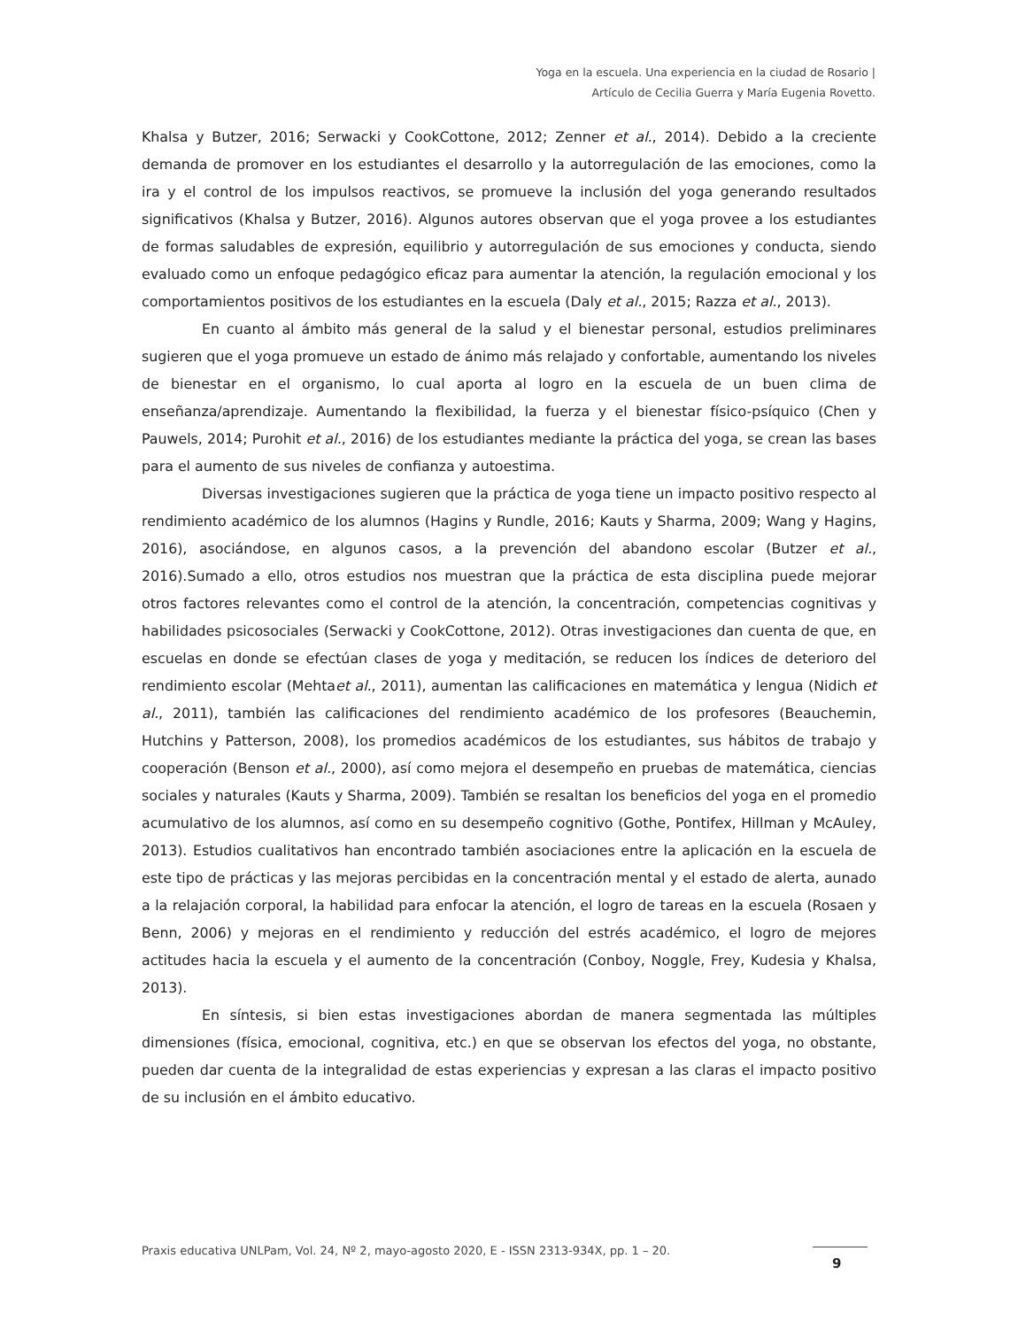Yoga en la escuela. Una experiencia en la ciudad de Rosario |
Artículo de Cecilia Guerra y María Eugenia Rovetto.
Khalsa y Butzer, 2016; Serwacki y CookCottone, 2012; Zenner et al., 2014). Debido a la creciente demanda de promover en los estudiantes el desarrollo y la autorregulación de las emociones, como la ira y el control de los impulsos reactivos, se promueve la inclusión del yoga generando resultados significativos (Khalsa y Butzer, 2016). Algunos autores observan que el yoga provee a los estudiantes de formas saludables de expresión, equilibrio y autorregulación de sus emociones y conducta, siendo evaluado como un enfoque pedagógico eficaz para aumentar la atención, la regulación emocional y los comportamientos positivos de los estudiantes en la escuela (Daly et al., 2015; Razza et al., 2013).
En cuanto al ámbito más general de la salud y el bienestar personal, estudios preliminares sugieren que el yoga promueve un estado de ánimo más relajado y confortable, aumentando los niveles de bienestar en el organismo, lo cual aporta al logro en la escuela de un buen clima de enseñanza/aprendizaje. Aumentando la flexibilidad, la fuerza y el bienestar físico-psíquico (Chen y Pauwels, 2014; Purohit et al., 2016) de los estudiantes mediante la práctica del yoga, se crean las bases para el aumento de sus niveles de confianza y autoestima.
Diversas investigaciones sugieren que la práctica de yoga tiene un impacto positivo respecto al rendimiento académico de los alumnos (Hagins y Rundle, 2016; Kauts y Sharma, 2009; Wang y Hagins, 2016), asociándose, en algunos casos, a la prevención del abandono escolar (Butzer et al., 2016).Sumado a ello, otros estudios nos muestran que la práctica de esta disciplina puede mejorar otros factores relevantes como el control de la atención, la concentración, competencias cognitivas y habilidades psicosociales (Serwacki y CookCottone, 2012). Otras investigaciones dan cuenta de que, en escuelas en donde se efectúan clases de yoga y meditación, se reducen los índices de deterioro del rendimiento escolar (Mehtaet al., 2011), aumentan las calificaciones en matemática y lengua (Nidich et al., 2011), también las calificaciones del rendimiento académico de los profesores (Beauchemin, Hutchins y Patterson, 2008), los promedios académicos de los estudiantes, sus hábitos de trabajo y cooperación (Benson et al., 2000), así como mejora el desempeño en pruebas de matemática, ciencias sociales y naturales (Kauts y Sharma, 2009). También se resaltan los beneficios del yoga en el promedio acumulativo de los alumnos, así como en su desempeño cognitivo (Gothe, Pontifex, Hillman y McAuley, 2013). Estudios cualitativos han encontrado también asociaciones entre la aplicación en la escuela de este tipo de prácticas y las mejoras percibidas en la concentración mental y el estado de alerta, aunado a la relajación corporal, la habilidad para enfocar la atención, el logro de tareas en la escuela (Rosaen y Benn, 2006) y mejoras en el rendimiento y reducción del estrés académico, el logro de mejores actitudes hacia la escuela y el aumento de la concentración (Conboy, Noggle, Frey, Kudesia y Khalsa, 2013).
En síntesis, si bien estas investigaciones abordan de manera segmentada las múltiples dimensiones (física, emocional, cognitiva, etc.) en que se observan los efectos del yoga, no obstante, pueden dar cuenta de la integralidad de estas experiencias y expresan a las claras el impacto positivo de su inclusión en el ámbito educativo.
Praxis educativa UNLPam, Vol. 24, Nº 2, mayo-agosto 2020, E - ISSN 2313-934X, pp. 1 – 20.
9